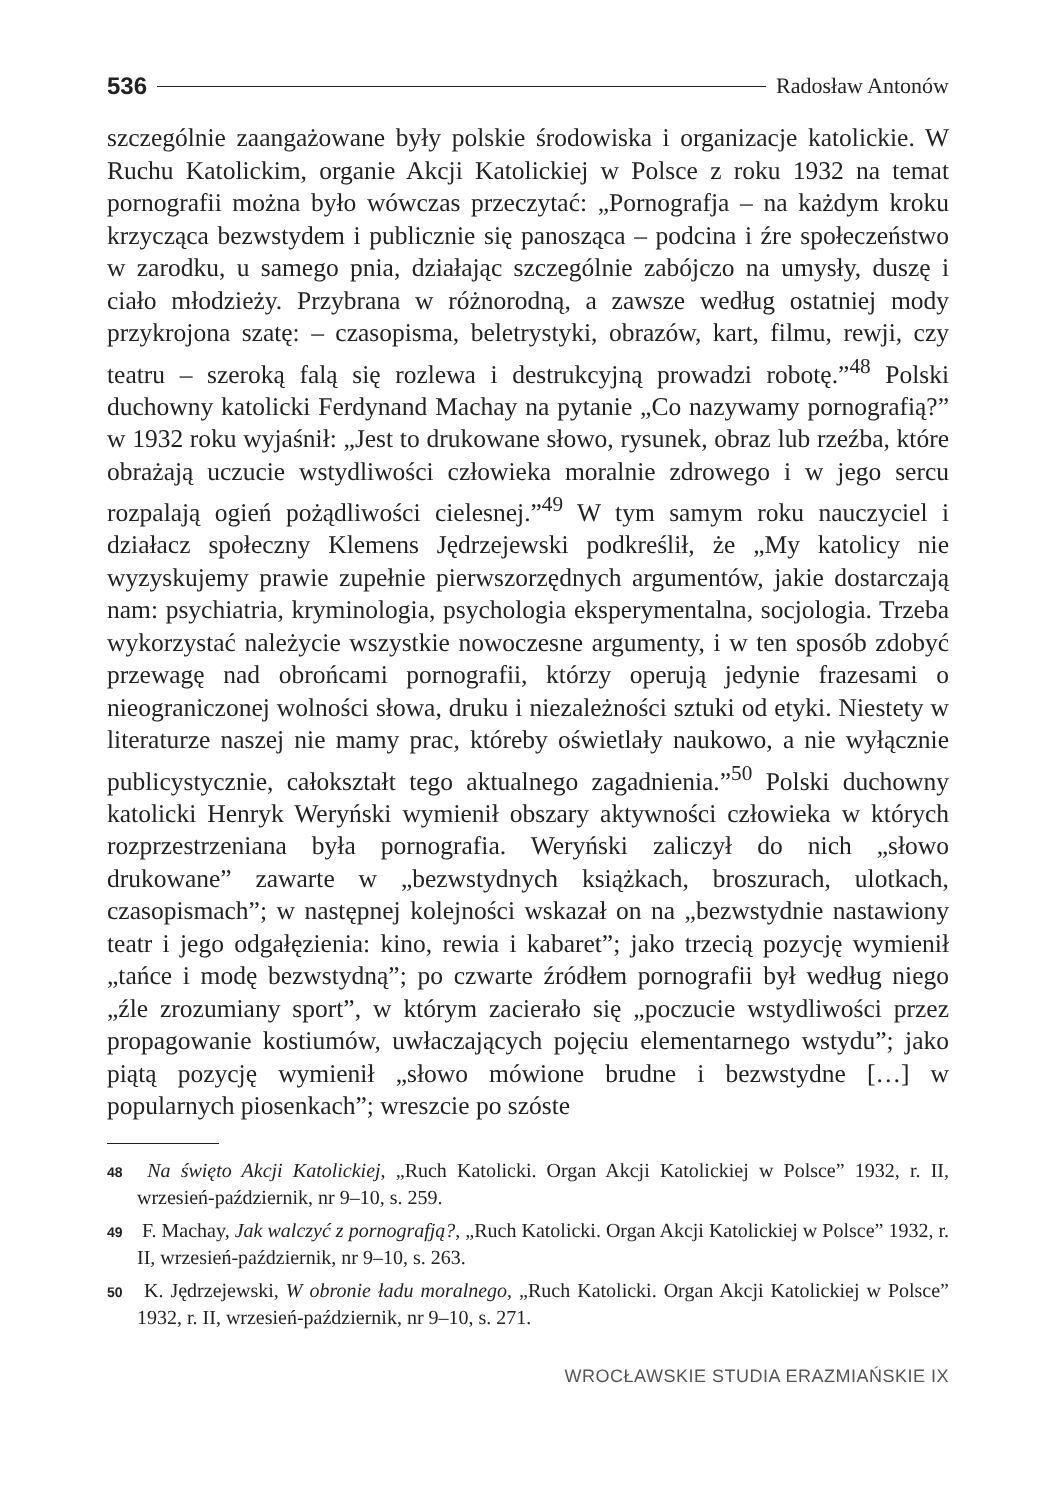536 Radosław Antonów
szczególnie zaangażowane były polskie środowiska i organizacje katolickie. W Ruchu Katolickim, organie Akcji Katolickiej w Polsce z roku 1932 na temat pornografii można było wówczas przeczytać: „Pornografja – na każdym kroku krzycząca bezwstydem i publicznie się panosząca – podcina i źre społeczeństwo w zarodku, u samego pnia, działając szczególnie zabójczo na umysły, duszę i ciało młodzieży. Przybrana w różnorodną, a zawsze według ostatniej mody przykrojona szatę: – czasopisma, beletrystyki, obrazów, kart, filmu, rewji, czy teatru – szeroką falą się rozlewa i destrukcyjną prowadzi robotę.”<sup>48</sup> Polski duchowny katolicki Ferdynand Machay na pytanie „Co nazywamy pornografią?” w 1932 roku wyjaśnił: „Jest to drukowane słowo, rysunek, obraz lub rzeźba, które obrażają uczucie wstydliwości człowieka moralnie zdrowego i w jego sercu rozpalają ogień pożądliwości cielesnej.”<sup>49</sup> W tym samym roku nauczyciel i działacz społeczny Klemens Jędrzejewski podkreślił, że „My katolicy nie wyzyskujemy prawie zupełnie pierwszorzędnych argumentów, jakie dostarczają nam: psychiatria, kryminologia, psychologia eksperymentalna, socjologia. Trzeba wykorzystać należycie wszystkie nowoczesne argumenty, i w ten sposób zdobyć przewagę nad obrońcami pornografii, którzy operują jedynie frazesami o nieograniczonej wolności słowa, druku i niezależności sztuki od etyki. Niestety w literaturze naszej nie mamy prac, któreby oświetlały naukowo, a nie wyłącznie publicystycznie, całokształt tego aktualnego zagadnienia.”<sup>50</sup> Polski duchowny katolicki Henryk Weryński wymienił obszary aktywności człowieka w których rozprzestrzeniana była pornografia. Weryński zaliczył do nich „słowo drukowane” zawarte w „bezwstydnych książkach, broszurach, ulotkach, czasopismach”; w następnej kolejności wskazał on na „bezwstydnie nastawiony teatr i jego odgałęzienia: kino, rewia i kabaret”; jako trzecią pozycję wymienił „tańce i modę bezwstydną”; po czwarte źródłem pornografii był według niego „źle zrozumiany sport”, w którym zacierało się „poczucie wstydliwości przez propagowanie kostiumów, uwłaczających pojęciu elementarnego wstydu”; jako piątą pozycję wymienił „słowo mówione brudne i bezwstydne […] w popularnych piosenkach”; wreszcie po szóste
48 Na święto Akcji Katolickiej, „Ruch Katolicki. Organ Akcji Katolickiej w Polsce” 1932, r. II, wrzesień-październik, nr 9–10, s. 259.
49 F. Machay, Jak walczyć z pornografją?, „Ruch Katolicki. Organ Akcji Katolickiej w Polsce” 1932, r. II, wrzesień-październik, nr 9–10, s. 263.
50 K. Jędrzejewski, W obronie ładu moralnego, „Ruch Katolicki. Organ Akcji Katolickiej w Polsce” 1932, r. II, wrzesień-październik, nr 9–10, s. 271.
WROCŁAWSKIE STUDIA ERAZMIAŃSKIE IX